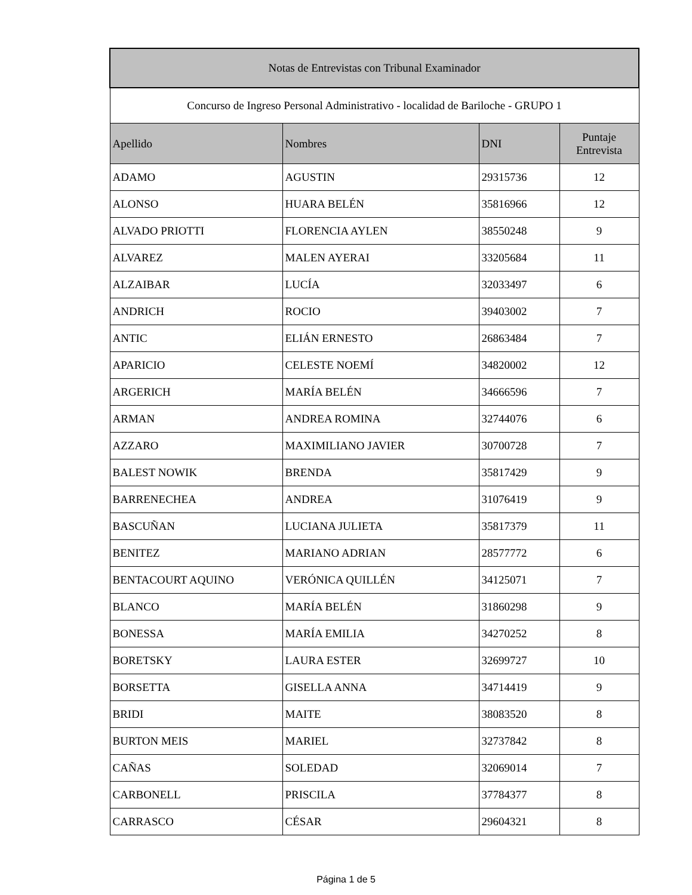| Notas de Entrevistas con Tribunal Examinador | | | |
| --- | --- | --- | --- |
| Concurso de Ingreso Personal Administrativo - localidad de Bariloche - GRUPO 1 | | | |
| Apellido | Nombres | DNI | Puntaje Entrevista |
| ADAMO | AGUSTIN | 29315736 | 12 |
| ALONSO | HUARA BELÉN | 35816966 | 12 |
| ALVADO PRIOTTI | FLORENCIA AYLEN | 38550248 | 9 |
| ALVAREZ | MALEN AYERAI | 33205684 | 11 |
| ALZAIBAR | LUCÍA | 32033497 | 6 |
| ANDRICH | ROCIO | 39403002 | 7 |
| ANTIC | ELIÁN ERNESTO | 26863484 | 7 |
| APARICIO | CELESTE NOEMÍ | 34820002 | 12 |
| ARGERICH | MARÍA BELÉN | 34666596 | 7 |
| ARMAN | ANDREA ROMINA | 32744076 | 6 |
| AZZARO | MAXIMILIANO JAVIER | 30700728 | 7 |
| BALEST NOWIK | BRENDA | 35817429 | 9 |
| BARRENECHEA | ANDREA | 31076419 | 9 |
| BASCUÑAN | LUCIANA JULIETA | 35817379 | 11 |
| BENITEZ | MARIANO ADRIAN | 28577772 | 6 |
| BENTACOURT AQUINO | VERÓNICA QUILLÉN | 34125071 | 7 |
| BLANCO | MARÍA BELÉN | 31860298 | 9 |
| BONESSA | MARÍA EMILIA | 34270252 | 8 |
| BORETSKY | LAURA ESTER | 32699727 | 10 |
| BORSETTA | GISELLA ANNA | 34714419 | 9 |
| BRIDI | MAITE | 38083520 | 8 |
| BURTON MEIS | MARIEL | 32737842 | 8 |
| CAÑAS | SOLEDAD | 32069014 | 7 |
| CARBONELL | PRISCILA | 37784377 | 8 |
| CARRASCO | CÉSAR | 29604321 | 8 |
Página 1 de 5